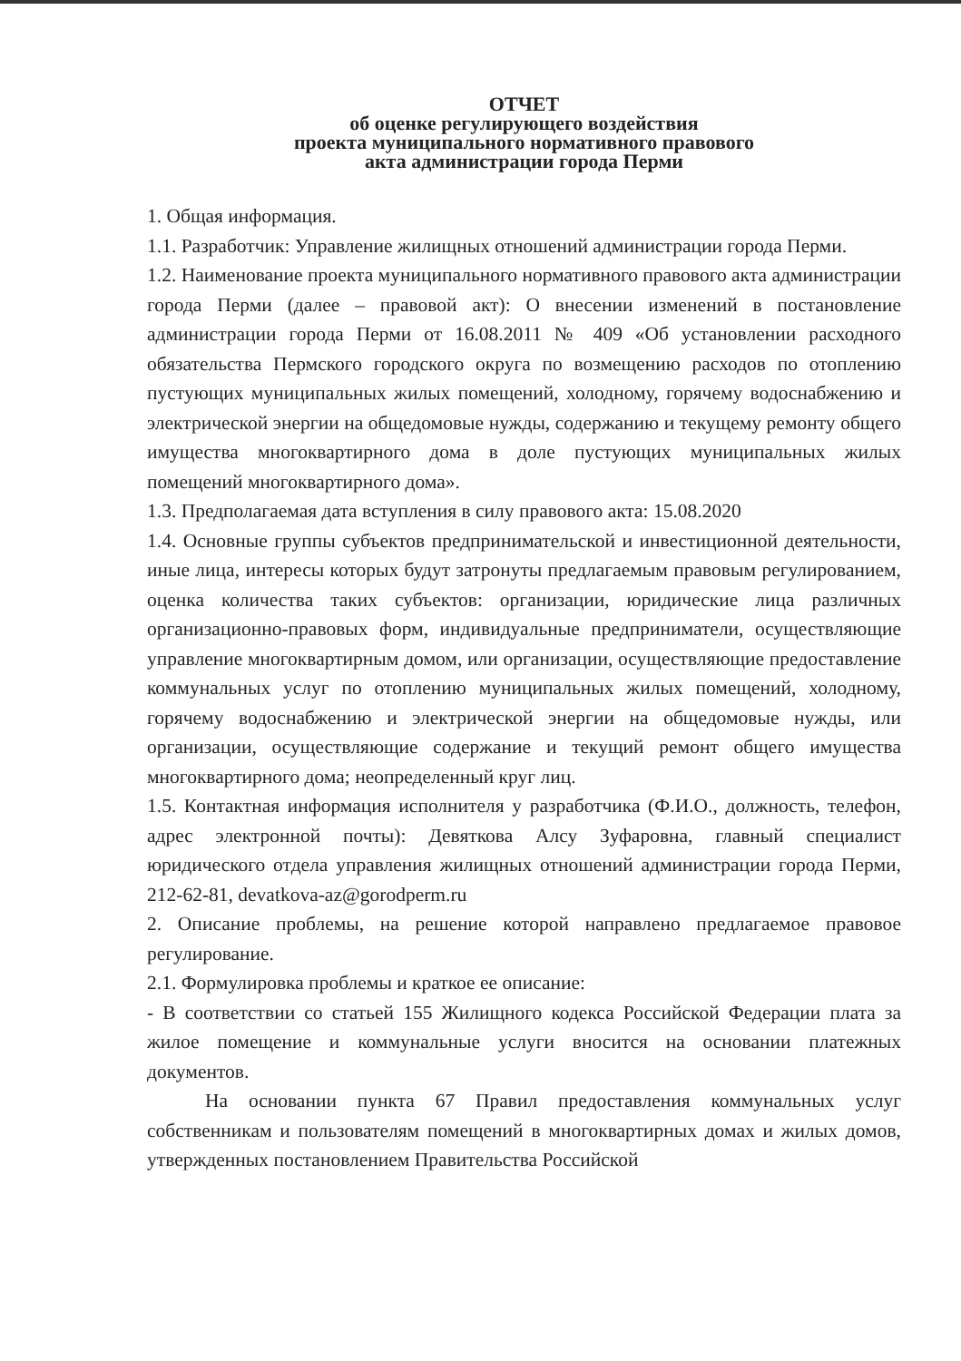ОТЧЕТ
об оценке регулирующего воздействия
проекта муниципального нормативного правового
акта администрации города Перми
1. Общая информация.
1.1. Разработчик: Управление жилищных отношений администрации города Перми.
1.2. Наименование проекта муниципального нормативного правового акта администрации города Перми (далее – правовой акт): О внесении изменений в постановление администрации города Перми от 16.08.2011 № 409 «Об установлении расходного обязательства Пермского городского округа по возмещению расходов по отоплению пустующих муниципальных жилых помещений, холодному, горячему водоснабжению и электрической энергии на общедомовые нужды, содержанию и текущему ремонту общего имущества многоквартирного дома в доле пустующих муниципальных жилых помещений многоквартирного дома».
1.3. Предполагаемая дата вступления в силу правового акта: 15.08.2020
1.4. Основные группы субъектов предпринимательской и инвестиционной деятельности, иные лица, интересы которых будут затронуты предлагаемым правовым регулированием, оценка количества таких субъектов: организации, юридические лица различных организационно-правовых форм, индивидуальные предприниматели, осуществляющие управление многоквартирным домом, или организации, осуществляющие предоставление коммунальных услуг по отоплению муниципальных жилых помещений, холодному, горячему водоснабжению и электрической энергии на общедомовые нужды, или организации, осуществляющие содержание и текущий ремонт общего имущества многоквартирного дома; неопределенный круг лиц.
1.5. Контактная информация исполнителя у разработчика (Ф.И.О., должность, телефон, адрес электронной почты): Девяткова Алсу Зуфаровна, главный специалист юридического отдела управления жилищных отношений администрации города Перми, 212-62-81, devatkova-az@gorodperm.ru
2. Описание проблемы, на решение которой направлено предлагаемое правовое регулирование.
2.1. Формулировка проблемы и краткое ее описание:
- В соответствии со статьей 155 Жилищного кодекса Российской Федерации плата за жилое помещение и коммунальные услуги вносится на основании платежных документов.
На основании пункта 67 Правил предоставления коммунальных услуг собственникам и пользователям помещений в многоквартирных домах и жилых домов, утвержденных постановлением Правительства Российской